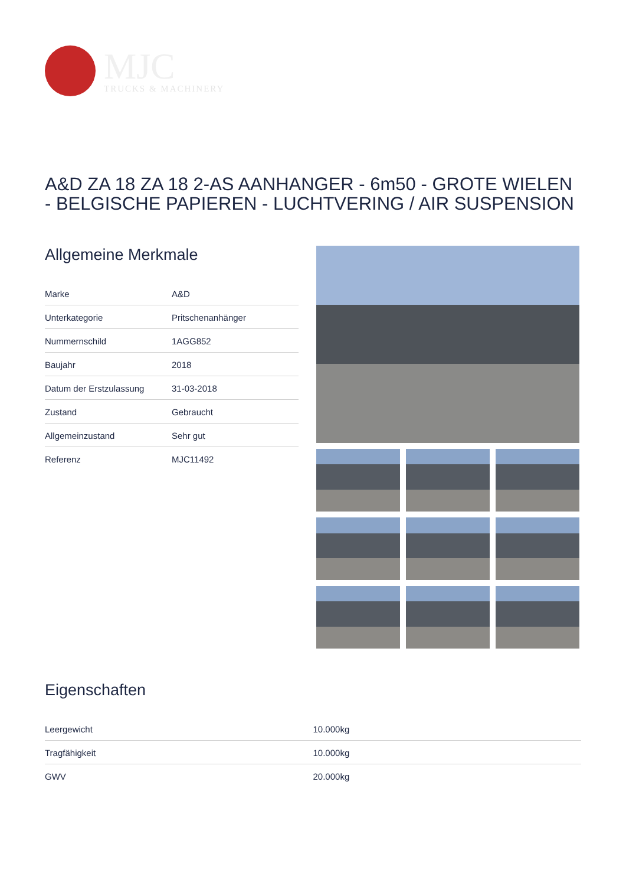MJC
TRUCKS & MACHINERY
A&D ZA 18 ZA 18 2-AS AANHANGER - 6m50 - GROTE WIELEN - BELGISCHE PAPIEREN - LUCHTVERING / AIR SUSPENSION
Allgemeine Merkmale
| Marke | A&D |
| Unterkategorie | Pritschenanhänger |
| Nummernschild | 1AGG852 |
| Baujahr | 2018 |
| Datum der Erstzulassung | 31-03-2018 |
| Zustand | Gebraucht |
| Allgemeinzustand | Sehr gut |
| Referenz | MJC11492 |
Eigenschaften
| Leergewicht | 10.000kg |
| Tragfähigkeit | 10.000kg |
| GWV | 20.000kg |